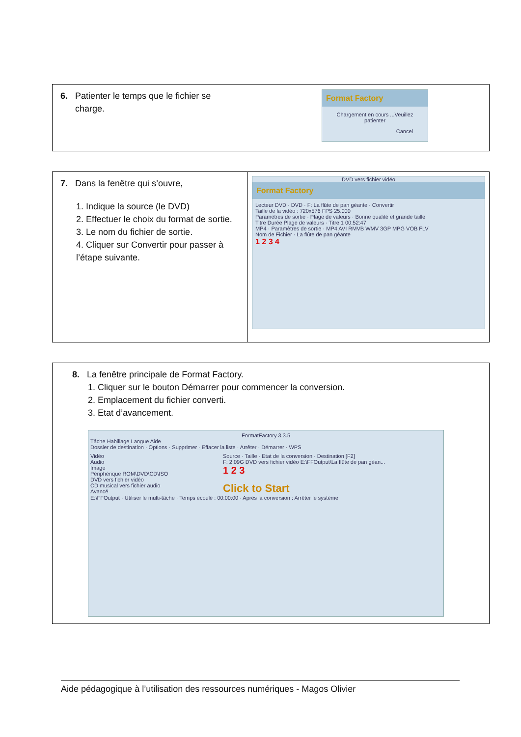| 6. Patienter le temps que le fichier se charge. | Format Factory Chargement en cours ...Veuillez patienter Cancel |
| 7. Dans la fenêtre qui s’ouvre, 1. Indique la source (le DVD) 2. Effectuer le choix du format de sortie. 3. Le nom du fichier de sortie. 4. Cliquer sur Convertir pour passer à l’étape suivante. | DVD vers fichier vidéo Format Factory Lecteur DVD · DVD · F: La flûte de pan géante · Convertir Taille de la vidéo : 720x576 FPS 25.000 Paramètres de sortie · Plage de valeurs · Bonne qualité et grande taille Titre Durée Plage de valeurs · Titre 1 00:52:47 MP4 · Paramètres de sortie · MP4 AVI RMVB WMV 3GP MPG VOB FLV Nom de Fichier · La flûte de pan géante 1 2 3 4 |
| 8. La fenêtre principale de Format Factory. 1. Cliquer sur le bouton Démarrer pour commencer la conversion. 2. Emplacement du fichier converti. 3. Etat d’avancement. FormatFactory 3.3.5 Tâche Habillage Langue Aide Dossier de destination · Options · Supprimer · Effacer la liste · Arrêter · Démarrer · WPS Vidéo Audio Image Périphérique ROM\DVD\CD\ISO DVD vers fichier vidéo CD musical vers fichier audio Avancé Source · Taille · Etat de la conversion · Destination [F2] F: 2.09G DVD vers fichier vidéo E:\FFOutput\La flûte de pan géan... 1 2 3 Click to Start E:\FFOutput · Utiliser le multi-tâche · Temps écoulé : 00:00:00 · Après la conversion : Arrêter le système |
Aide pédagogique à l’utilisation des ressources numériques - Magos Olivier